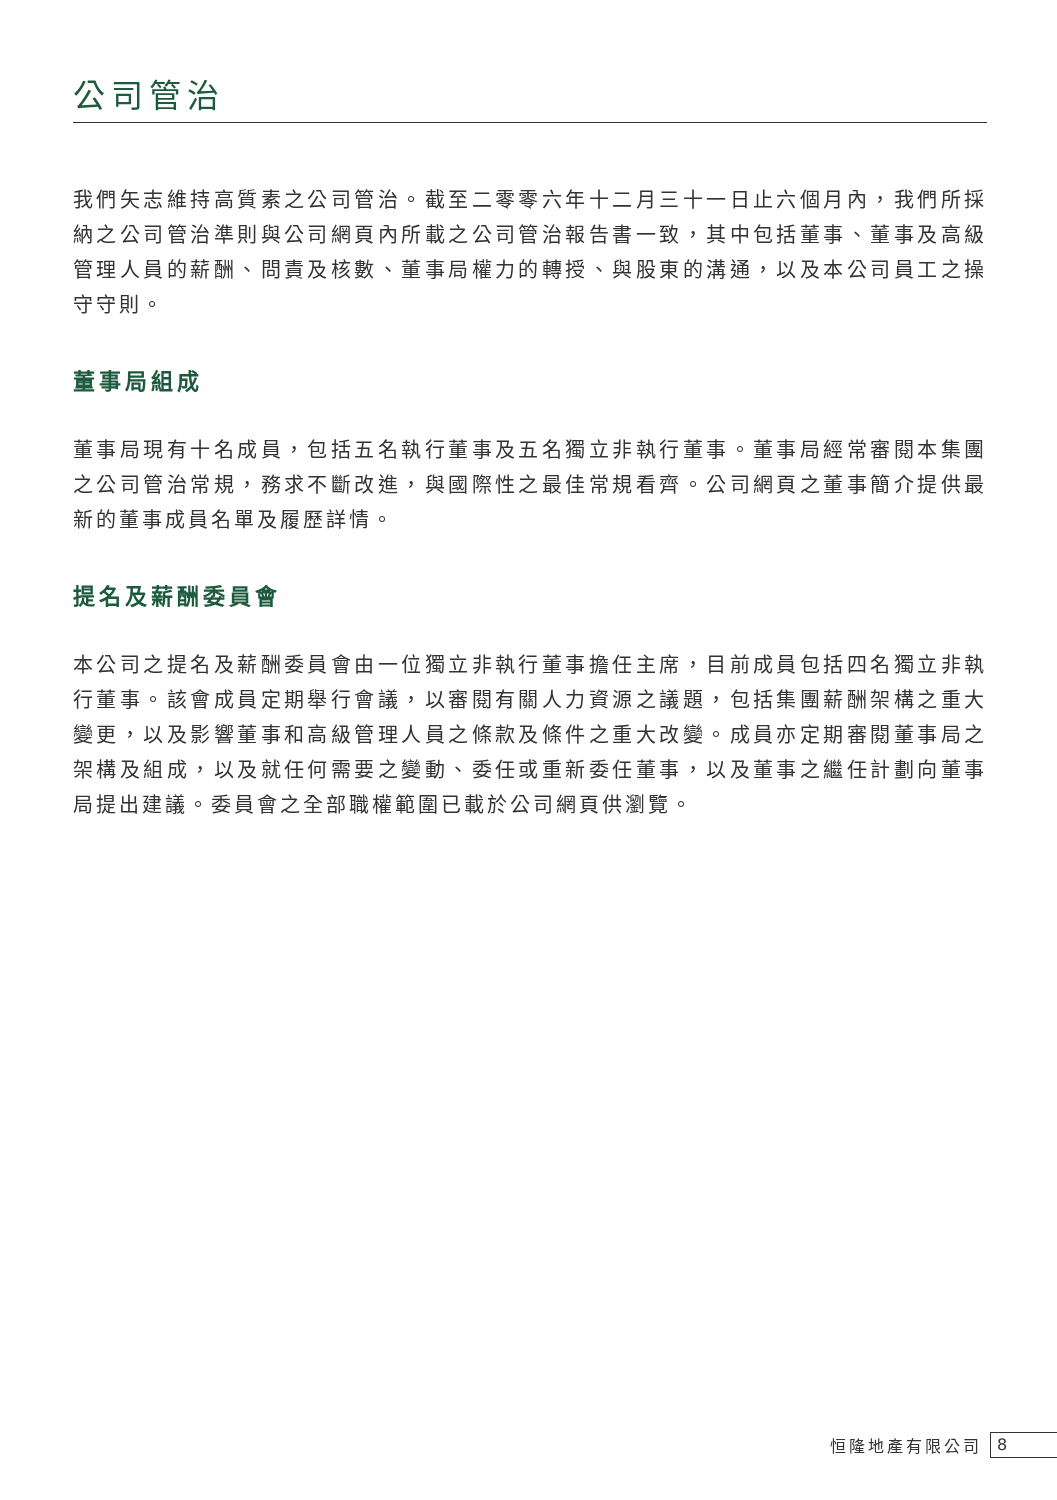公司管治
我們矢志維持高質素之公司管治。截至二零零六年十二月三十一日止六個月內，我們所採納之公司管治準則與公司網頁內所載之公司管治報告書一致，其中包括董事、董事及高級管理人員的薪酬、問責及核數、董事局權力的轉授、與股東的溝通，以及本公司員工之操守守則。
董事局組成
董事局現有十名成員，包括五名執行董事及五名獨立非執行董事。董事局經常審閱本集團之公司管治常規，務求不斷改進，與國際性之最佳常規看齊。公司網頁之董事簡介提供最新的董事成員名單及履歷詳情。
提名及薪酬委員會
本公司之提名及薪酬委員會由一位獨立非執行董事擔任主席，目前成員包括四名獨立非執行董事。該會成員定期舉行會議，以審閱有關人力資源之議題，包括集團薪酬架構之重大變更，以及影響董事和高級管理人員之條款及條件之重大改變。成員亦定期審閱董事局之架構及組成，以及就任何需要之變動、委任或重新委任董事，以及董事之繼任計劃向董事局提出建議。委員會之全部職權範圍已載於公司網頁供瀏覽。
恒隆地產有限公司 8